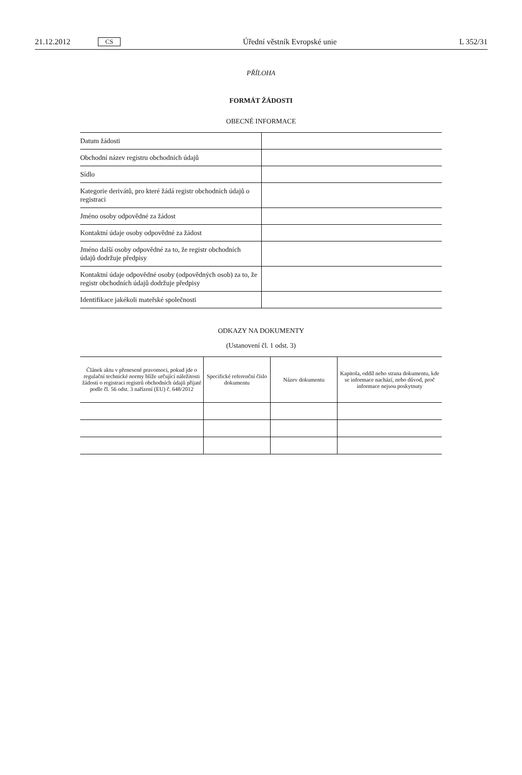21.12.2012 CS Úřední věstník Evropské unie L 352/31
PŘÍLOHA
FORMÁT ŽÁDOSTI
OBECNÉ INFORMACE
| Datum žádosti | |
| Obchodní název registru obchodních údajů | |
| Sídlo | |
| Kategorie derivátů, pro které žádá registr obchodních údajů o registraci | |
| Jméno osoby odpovědné za žádost | |
| Kontaktní údaje osoby odpovědné za žádost | |
| Jméno další osoby odpovědné za to, že registr obchodních údajů dodržuje předpisy | |
| Kontaktní údaje odpovědné osoby (odpovědných osob) za to, že registr obchodních údajů dodržuje předpisy | |
| Identifikace jakékoli mateřské společnosti | |
ODKAZY NA DOKUMENTY
(Ustanovení čl. 1 odst. 3)
| Článek aktu v přenesené pravomoci, pokud jde o regulační technické normy blíže určující náležitosti žádosti o registraci registrů obchodních údajů přijaté podle čl. 56 odst. 3 nařízení (EU) č. 648/2012 | Specifické referenční číslo dokumentu | Název dokumentu | Kapitola, oddíl nebo strana dokumentu, kde se informace nachází, nebo důvod, proč informace nejsou poskytnuty |
| --- | --- | --- | --- |